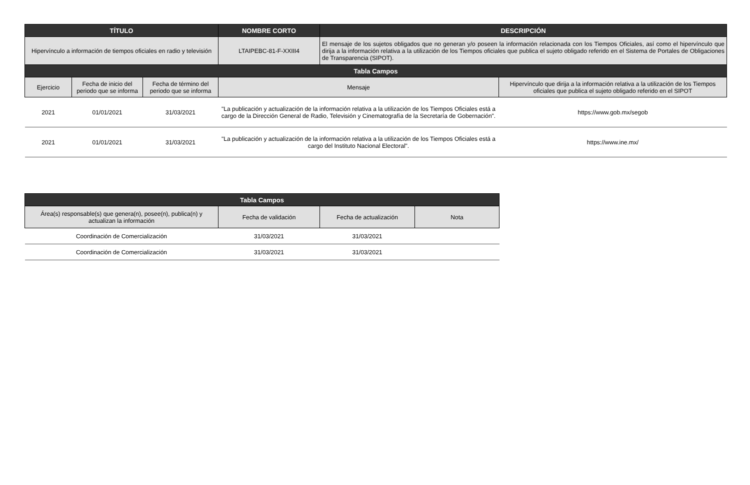| TÍTULO | | | NOMBRE CORTO | DESCRIPCIÓN | |
| --- | --- | --- | --- | --- | --- |
| Hipervínculo a información de tiempos oficiales en radio y televisión | | | LTAIPEBC-81-F-XXIII4 | El mensaje de los sujetos obligados que no generan y/o poseen la información relacionada con los Tiempos Oficiales, así como el hipervínculo que dirija a la información relativa a la utilización de los Tiempos oficiales que publica el sujeto obligado referido en el Sistema de Portales de Obligaciones de Transparencia (SIPOT). | |
| Tabla Campos | | | | | |
| Ejercicio | Fecha de inicio del periodo que se informa | Fecha de término del periodo que se informa | Mensaje | | Hipervínculo que dirija a la información relativa a la utilización de los Tiempos oficiales que publica el sujeto obligado referido en el SIPOT |
| 2021 | 01/01/2021 | 31/03/2021 | "La publicación y actualización de la información relativa a la utilización de los Tiempos Oficiales está a cargo de la Dirección General de Radio, Televisión y Cinematografía de la Secretaría de Gobernación". | | https://www.gob.mx/segob |
| 2021 | 01/01/2021 | 31/03/2021 | "La publicación y actualización de la información relativa a la utilización de los Tiempos Oficiales está a cargo del Instituto Nacional Electoral". | | https://www.ine.mx/ |
| Tabla Campos | | | |
| --- | --- | --- | --- |
| Área(s) responsable(s) que genera(n), posee(n), publica(n) y actualizan la información | Fecha de validación | Fecha de actualización | Nota |
| Coordinación de Comercialización | 31/03/2021 | 31/03/2021 | |
| Coordinación de Comercialización | 31/03/2021 | 31/03/2021 | |